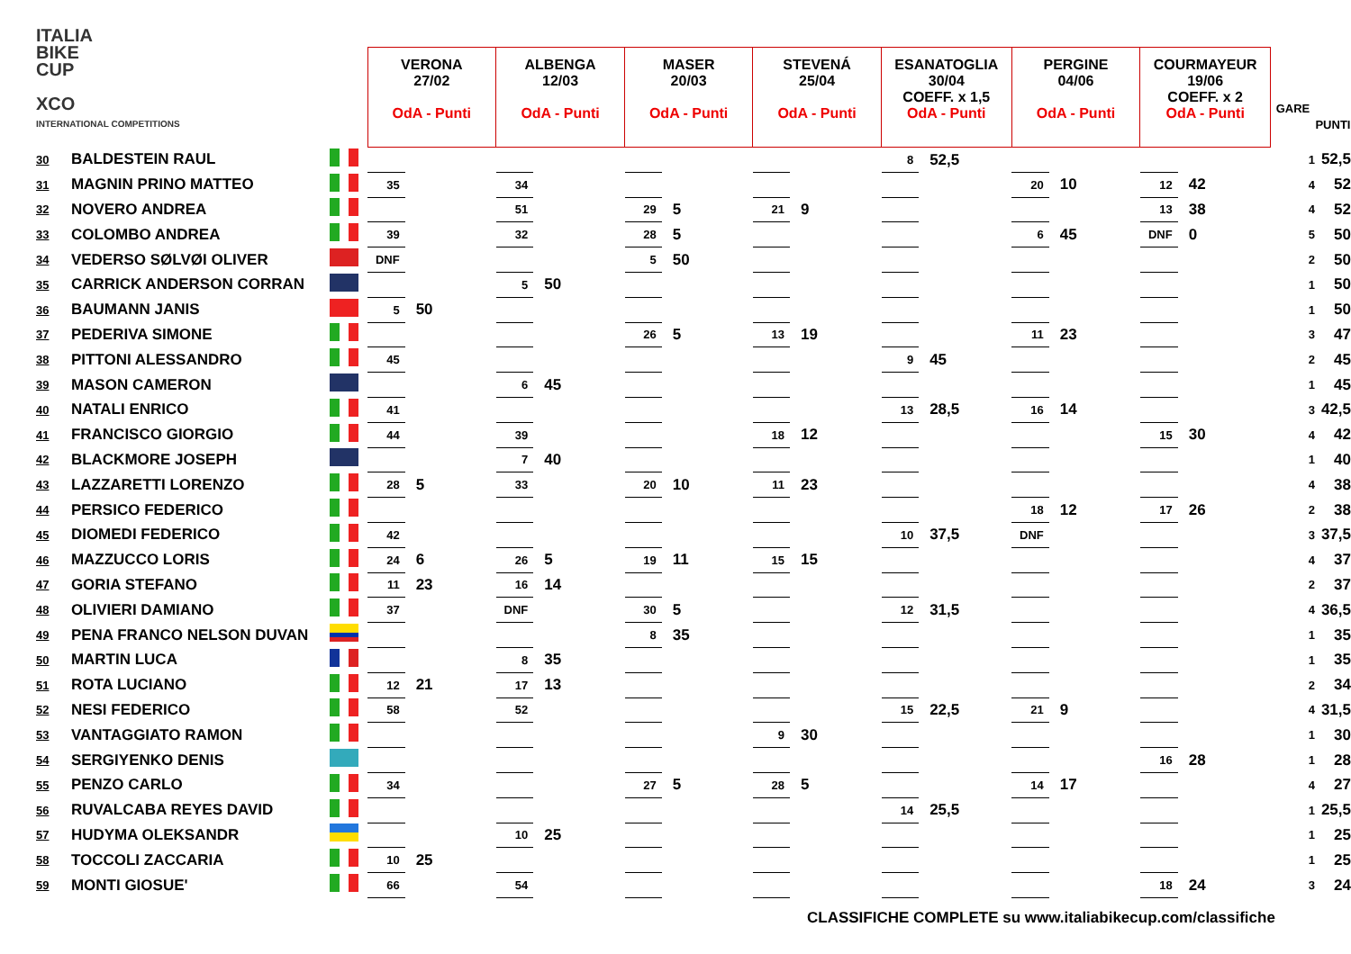ITALIA
BIKE
CUP
XCO
INTERNATIONAL COMPETITIONS
| | | | VERONA 27/02 OdA - Punti | | ALBENGA 12/03 OdA - Punti | | MASER 20/03 OdA - Punti | | STEVENÁ 25/04 OdA - Punti | | ESANATOGLIA 30/04 COEFF. x 1,5 OdA - Punti | | PERGINE 04/06 OdA - Punti | | COURMAYEUR 19/06 COEFF. x 2 OdA - Punti | | GARE | PUNTI |
| --- | --- | --- | --- | --- | --- | --- | --- | --- | --- | --- | --- | --- | --- | --- | --- | --- | --- | --- |
| 30 | BALDESTEIN RAUL | | | | | | | | | | 8 | 52,5 | | | | | 1 | 52,5 |
| 31 | MAGNIN PRINO MATTEO | | 35 | | 34 | | | | | | | | 20 | 10 | 12 | 42 | 4 | 52 |
| 32 | NOVERO ANDREA | | | | 51 | | 29 | 5 | 21 | 9 | | | | | 13 | 38 | 4 | 52 |
| 33 | COLOMBO ANDREA | | 39 | | 32 | | 28 | 5 | | | | | 6 | 45 | DNF | 0 | 5 | 50 |
| 34 | VEDERSO SØLVØI OLIVER | | DNF | | | | 5 | 50 | | | | | | | | | 2 | 50 |
| 35 | CARRICK ANDERSON CORRAN | | | | 5 | 50 | | | | | | | | | | | 1 | 50 |
| 36 | BAUMANN JANIS | | 5 | 50 | | | | | | | | | | | | | 1 | 50 |
| 37 | PEDERIVA SIMONE | | | | | | 26 | 5 | 13 | 19 | | | 11 | 23 | | | 3 | 47 |
| 38 | PITTONI ALESSANDRO | | 45 | | | | | | | | 9 | 45 | | | | | 2 | 45 |
| 39 | MASON CAMERON | | | | 6 | 45 | | | | | | | | | | | 1 | 45 |
| 40 | NATALI ENRICO | | 41 | | | | | | | | 13 | 28,5 | 16 | 14 | | | 3 | 42,5 |
| 41 | FRANCISCO GIORGIO | | 44 | | 39 | | | | 18 | 12 | | | | | 15 | 30 | 4 | 42 |
| 42 | BLACKMORE JOSEPH | | | | 7 | 40 | | | | | | | | | | | 1 | 40 |
| 43 | LAZZARETTI LORENZO | | 28 | 5 | 33 | | 20 | 10 | 11 | 23 | | | | | | | 4 | 38 |
| 44 | PERSICO FEDERICO | | | | | | | | | | | | 18 | 12 | 17 | 26 | 2 | 38 |
| 45 | DIOMEDI FEDERICO | | 42 | | | | | | | | 10 | 37,5 | DNF | | | | 3 | 37,5 |
| 46 | MAZZUCCO LORIS | | 24 | 6 | 26 | 5 | 19 | 11 | 15 | 15 | | | | | | | 4 | 37 |
| 47 | GORIA STEFANO | | 11 | 23 | 16 | 14 | | | | | | | | | | | 2 | 37 |
| 48 | OLIVIERI DAMIANO | | 37 | | DNF | | 30 | 5 | | | 12 | 31,5 | | | | | 4 | 36,5 |
| 49 | PENA FRANCO NELSON DUVAN | | | | | | 8 | 35 | | | | | | | | | 1 | 35 |
| 50 | MARTIN LUCA | | | | 8 | 35 | | | | | | | | | | | 1 | 35 |
| 51 | ROTA LUCIANO | | 12 | 21 | 17 | 13 | | | | | | | | | | | 2 | 34 |
| 52 | NESI FEDERICO | | 58 | | 52 | | | | | | 15 | 22,5 | 21 | 9 | | | 4 | 31,5 |
| 53 | VANTAGGIATO RAMON | | | | | | | | 9 | 30 | | | | | | | 1 | 30 |
| 54 | SERGIYENKO DENIS | | | | | | | | | | | | | | 16 | 28 | 1 | 28 |
| 55 | PENZO CARLO | | 34 | | | | 27 | 5 | 28 | 5 | | | 14 | 17 | | | 4 | 27 |
| 56 | RUVALCABA REYES DAVID | | | | | | | | | | 14 | 25,5 | | | | | 1 | 25,5 |
| 57 | HUDYMA OLEKSANDR | | | | 10 | 25 | | | | | | | | | | | 1 | 25 |
| 58 | TOCCOLI ZACCARIA | | 10 | 25 | | | | | | | | | | | | | 1 | 25 |
| 59 | MONTI GIOSUE' | | 66 | | 54 | | | | | | | | | | 18 | 24 | 3 | 24 |
CLASSIFICHE COMPLETE su www.italiabikecup.com/classifiche